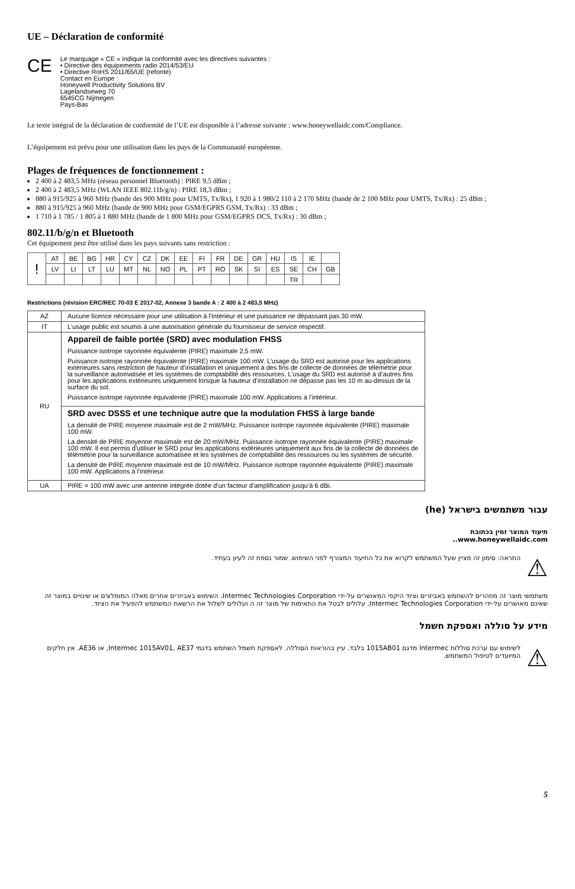UE – Déclaration de conformité
CE
Le marquage « CE » indique la conformité avec les directives suivantes :
• Directive des équipements radio 2014/53/EU
• Directive RoHS 2011/65/UE (refonte)
Contact en Europe :
Honeywell Productivity Solutions BV
Lagelandseweg 70
6545CG Nijmegen
Pays-Bas
Le texte intégral de la déclaration de conformité de l’UE est disponible à l’adresse suivante : www.honeywellaidc.com/Compliance.
L’équipement est prévu pour une utilisation dans les pays de la Communauté européenne.
Plages de fréquences de fonctionnement :
2 400 à 2 483,5 MHz (réseau personnel Bluetooth) : PIRE 9,5 dBm ;
2 400 à 2 483,5 MHz (WLAN IEEE 802.11b/g/n) : PIRE 18,3 dBm ;
880 à 915/925 à 960 MHz (bande des 900 MHz pour UMTS, Tx/Rx), 1 920 à 1 980/2 110 à 2 170 MHz (bande de 2 100 MHz pour UMTS, Tx/Rx) : 25 dBm ;
880 à 915/925 à 960 MHz (bande de 900 MHz pour GSM/EGPRS GSM, Tx/Rx) : 33 dBm ;
1 710 à 1 785 / 1 805 à 1 880 MHz (bande de 1 800 MHz pour GSM/EGPRS DCS, Tx/Rx) : 30 dBm ;
802.11/b/g/n et Bluetooth
Cet équipement peut être utilisé dans les pays suivants sans restriction :
| ! | AT | BE | BG | HR | CY | CZ | DK | EE | FI | FR | DE | GR | HU | IS | IE | |
| | LV | LI | LT | LU | MT | NL | NO | PL | PT | RO | SK | SI | ES | SE | CH | GB |
| | | | | | | | | | | | | | | TR | | |
Restrictions (révision ERC/REC 70-03 E 2017-02, Annexe 3 bande A : 2 400 à 2 483,5 MHz)
| AZ | Aucune licence nécessaire pour une utilisation à l’intérieur et une puissance ne dépassant pas 30 mW. |
| IT | L’usage public est soumis à une autorisation générale du fournisseur de service respectif. |
| RU | Appareil de faible portée (SRD) avec modulation FHSS Puissance isotrope rayonnée équivalente (PIRE) maximale 2,5 mW. Puissance isotrope rayonnée équivalente (PIRE) maximale 100 mW. L’usage du SRD est autorisé pour les applications extérieures sans restriction de hauteur d’installation et uniquement à des fins de collecte de données de télémétrie pour la surveillance automatisée et les systèmes de comptabilité des ressources. L’usage du SRD est autorisé à d’autres fins pour les applications extérieures uniquement lorsque la hauteur d’installation ne dépasse pas les 10 m au-dessus de la surface du sol. Puissance isotrope rayonnée équivalente (PIRE) maximale 100 mW. Applications à l’intérieur. |
| | SRD avec DSSS et une technique autre que la modulation FHSS à large bande La densité de PIRE moyenne maximale est de 2 mW/MHz. Puissance isotrope rayonnée équivalente (PIRE) maximale 100 mW. La densité de PIRE moyenne maximale est de 20 mW/MHz. Puissance isotrope rayonnée équivalente (PIRE) maximale 100 mW. Il est permis d’utiliser le SRD pour les applications extérieures uniquement aux fins de la collecte de données de télémétrie pour la surveillance automatisée et les systèmes de comptabilité des ressources ou les systèmes de sécurité. La densité de PIRE moyenne maximale est de 10 mW/MHz. Puissance isotrope rayonnée équivalente (PIRE) maximale 100 mW. Applications à l’intérieur. |
| UA | PIRE = 100 mW avec une antenne intégrée dotée d’un facteur d’amplification jusqu’à 6 dBi. |
עבור משתמשים בישראל (he)
תיעוד המוצר זמין בכתובת
www.honeywellaidc.com..
⚠ התראה: סימון זה מציין שעל המשתמש לקרוא את כל התיעוד המצורף לפני השימוש. שמור נספח זה לעיון בעתיד.
משתמשי מוצר זה מוזהרים להשתמש באביזרים וציוד היקפי המאושרים על-ידי Intermec Technologies Corporation. השימוש באביזרים אחרים מאלה המומלצים או שינויים במוצר זה שאינם מאושרים על-ידי Intermec Technologies Corporation, עלולים לבטל את התאימות של מוצר זה ה ועלולים לשלול את הרשאת המשתמש להפעיל את הציוד.
מידע על סוללה ואספקת חשמל
⚠ לשימוש עם ערכת סוללות Intermec מדגם 1015AB01 בלבד. עיין בהוראות הסוללה. לאספקת חשמל השתמש בדגמי Intermec 1015AV01, AE37, או AE36. אין חלקים המיועדים לטיפול המשתמש.
5